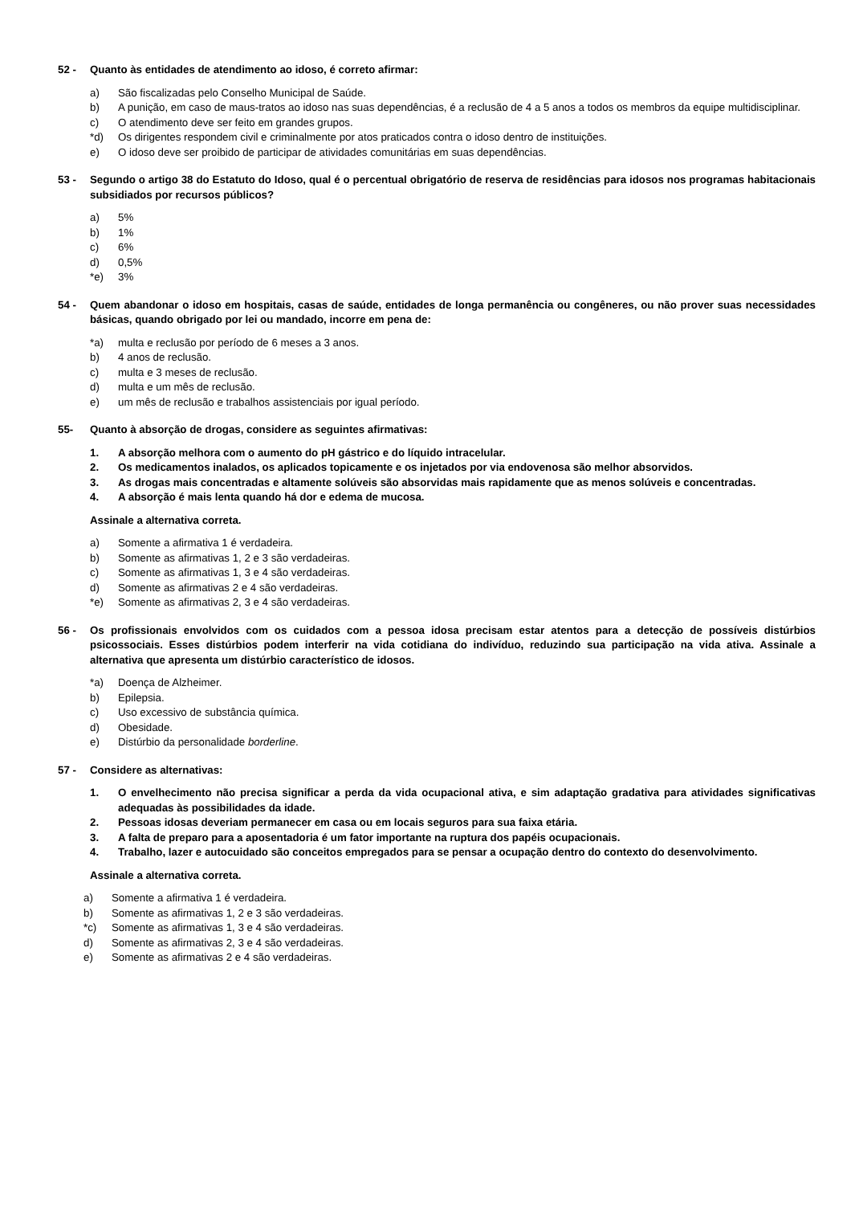52 - Quanto às entidades de atendimento ao idoso, é correto afirmar:
a) São fiscalizadas pelo Conselho Municipal de Saúde.
b) A punição, em caso de maus-tratos ao idoso nas suas dependências, é a reclusão de 4 a 5 anos a todos os membros da equipe multidisciplinar.
c) O atendimento deve ser feito em grandes grupos.
*d) Os dirigentes respondem civil e criminalmente por atos praticados contra o idoso dentro de instituições.
e) O idoso deve ser proibido de participar de atividades comunitárias em suas dependências.
53 - Segundo o artigo 38 do Estatuto do Idoso, qual é o percentual obrigatório de reserva de residências para idosos nos programas habitacionais subsidiados por recursos públicos?
a) 5%
b) 1%
c) 6%
d) 0,5%
*e) 3%
54 - Quem abandonar o idoso em hospitais, casas de saúde, entidades de longa permanência ou congêneres, ou não prover suas necessidades básicas, quando obrigado por lei ou mandado, incorre em pena de:
*a) multa e reclusão por período de 6 meses a 3 anos.
b) 4 anos de reclusão.
c) multa e 3 meses de reclusão.
d) multa e um mês de reclusão.
e) um mês de reclusão e trabalhos assistenciais por igual período.
55- Quanto à absorção de drogas, considere as seguintes afirmativas:
1. A absorção melhora com o aumento do pH gástrico e do líquido intracelular.
2. Os medicamentos inalados, os aplicados topicamente e os injetados por via endovenosa são melhor absorvidos.
3. As drogas mais concentradas e altamente solúveis são absorvidas mais rapidamente que as menos solúveis e concentradas.
4. A absorção é mais lenta quando há dor e edema de mucosa.
Assinale a alternativa correta.
a) Somente a afirmativa 1 é verdadeira.
b) Somente as afirmativas 1, 2 e 3 são verdadeiras.
c) Somente as afirmativas 1, 3 e 4 são verdadeiras.
d) Somente as afirmativas 2 e 4 são verdadeiras.
*e) Somente as afirmativas 2, 3 e 4 são verdadeiras.
56 - Os profissionais envolvidos com os cuidados com a pessoa idosa precisam estar atentos para a detecção de possíveis distúrbios psicossociais. Esses distúrbios podem interferir na vida cotidiana do indivíduo, reduzindo sua participação na vida ativa. Assinale a alternativa que apresenta um distúrbio característico de idosos.
*a) Doença de Alzheimer.
b) Epilepsia.
c) Uso excessivo de substância química.
d) Obesidade.
e) Distúrbio da personalidade borderline.
57 - Considere as alternativas:
1. O envelhecimento não precisa significar a perda da vida ocupacional ativa, e sim adaptação gradativa para atividades significativas adequadas às possibilidades da idade.
2. Pessoas idosas deveriam permanecer em casa ou em locais seguros para sua faixa etária.
3. A falta de preparo para a aposentadoria é um fator importante na ruptura dos papéis ocupacionais.
4. Trabalho, lazer e autocuidado são conceitos empregados para se pensar a ocupação dentro do contexto do desenvolvimento.
Assinale a alternativa correta.
a) Somente a afirmativa 1 é verdadeira.
b) Somente as afirmativas 1, 2 e 3 são verdadeiras.
*c) Somente as afirmativas 1, 3 e 4 são verdadeiras.
d) Somente as afirmativas 2, 3 e 4 são verdadeiras.
e) Somente as afirmativas 2 e 4 são verdadeiras.